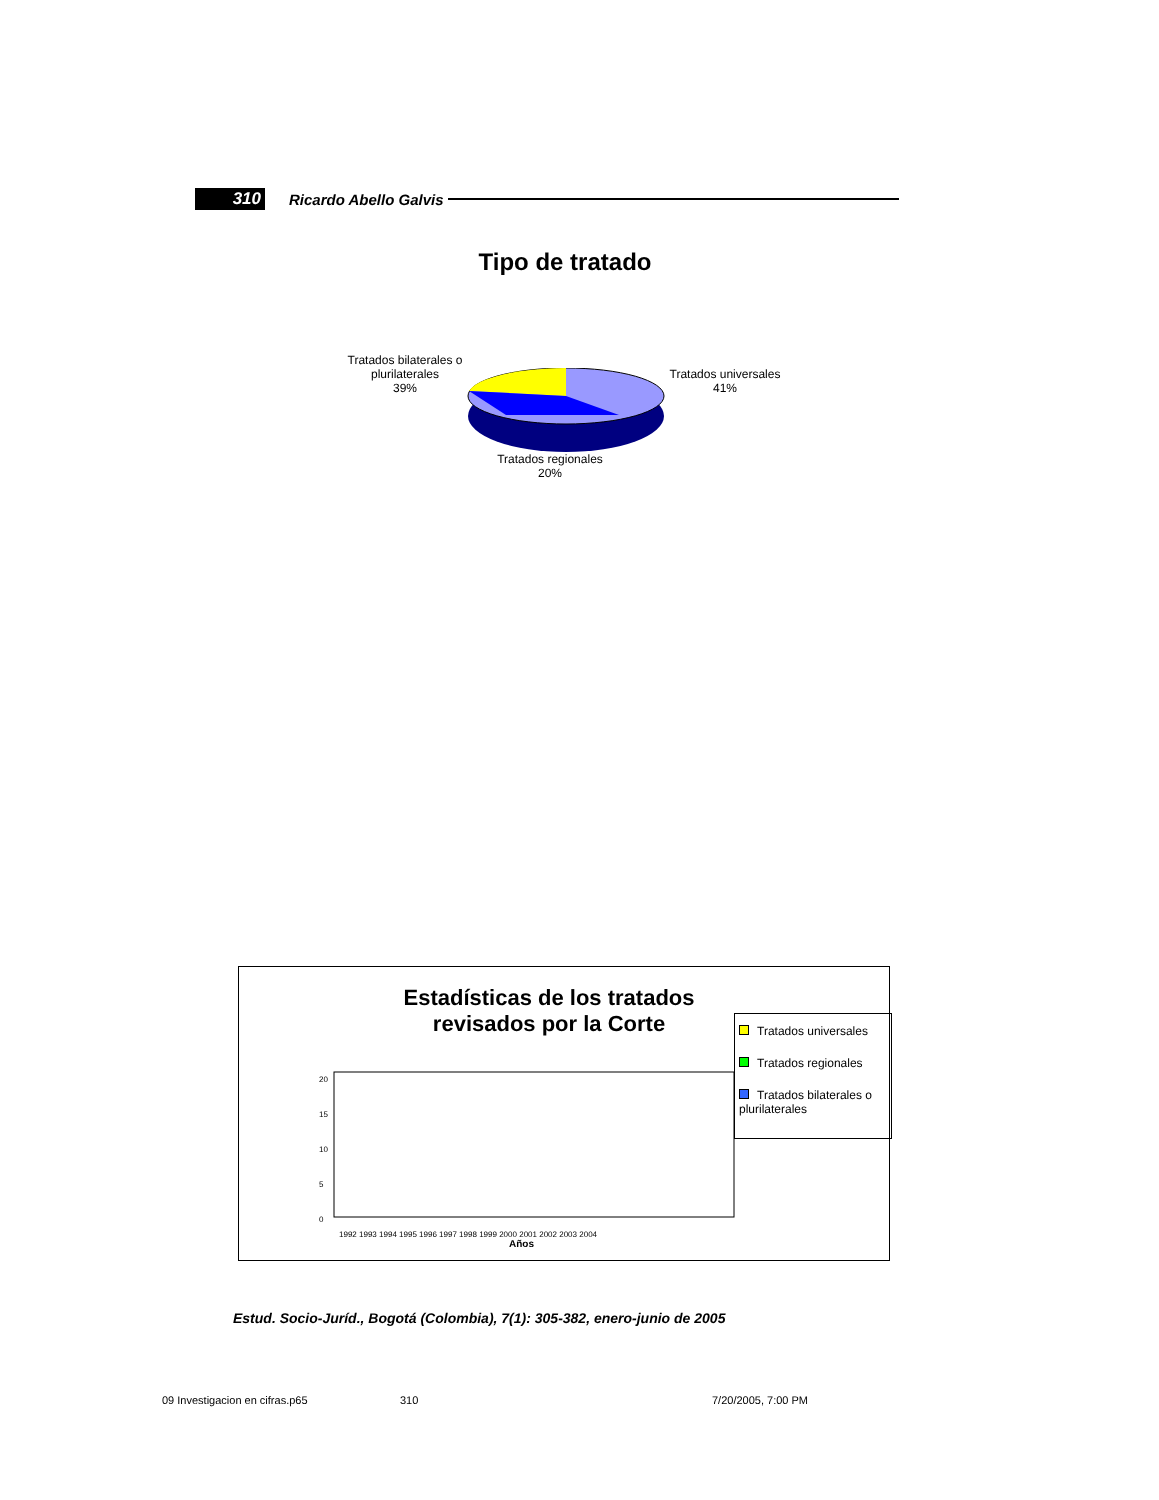310 Ricardo Abello Galvis
Tipo de tratado
Tratados bilaterales o plurilaterales
39%
Tratados universales
41%
Tratados regionales
20%
Estadísticas de los tratados revisados por la Corte
Tratados universales
Tratados regionales
Tratados bilaterales o plurilaterales
20
15
10
5
0
1992 1993 1994 1995 1996 1997 1998 1999 2000 2001 2002 2003 2004
Años
Estud. Socio-Juríd., Bogotá (Colombia), 7(1): 305-382, enero-junio de 2005
09 Investigacion en cifras.p65 310 7/20/2005, 7:00 PM